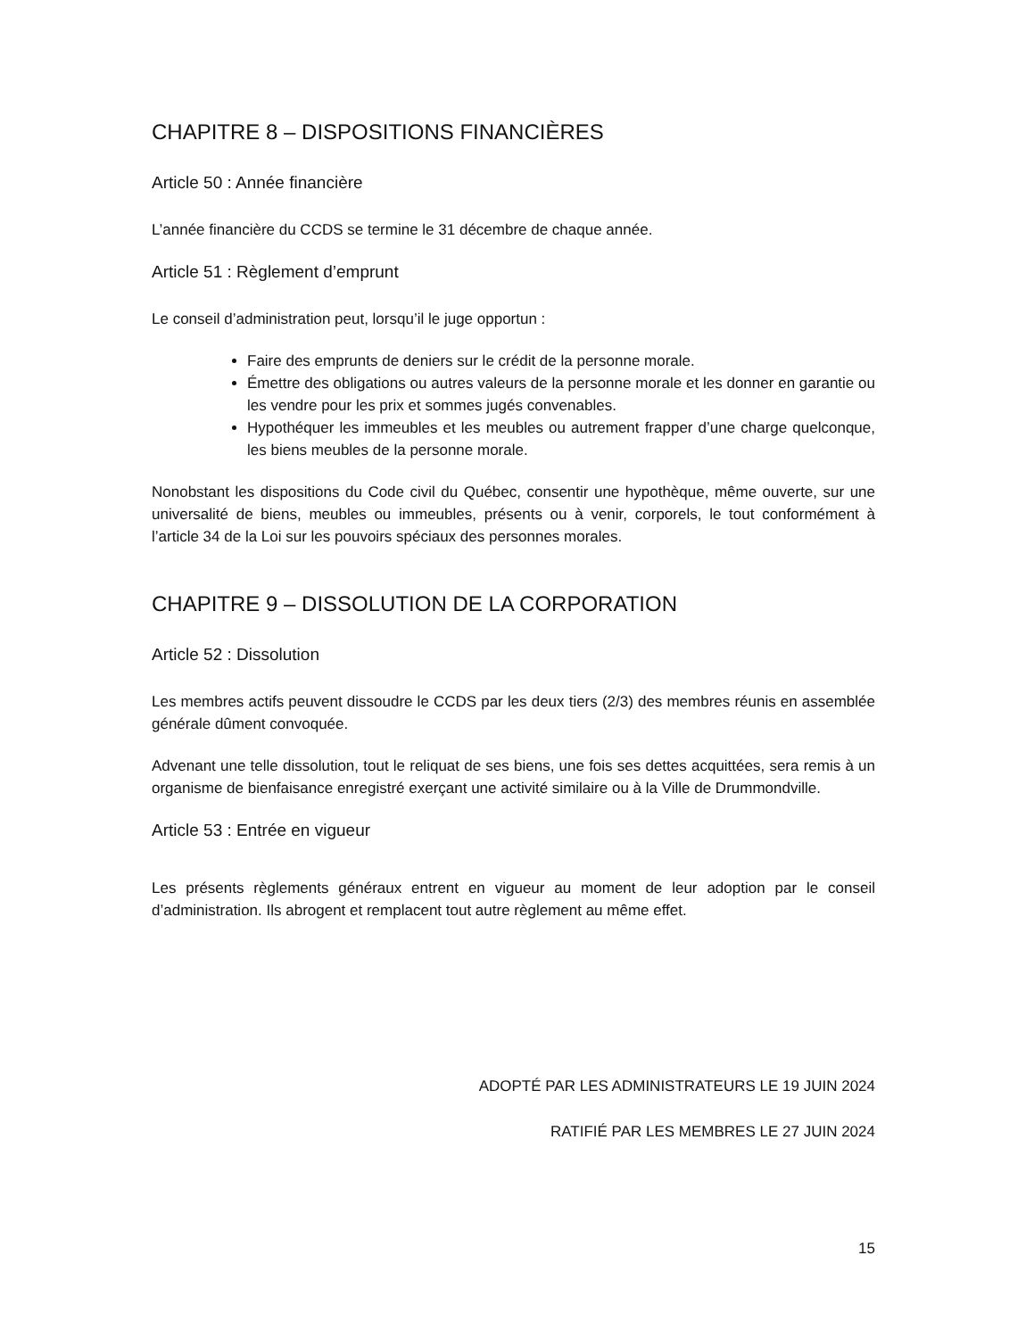CHAPITRE 8 – DISPOSITIONS FINANCIÈRES
Article 50 : Année financière
L’année financière du CCDS se termine le 31 décembre de chaque année.
Article 51 : Règlement d’emprunt
Le conseil d’administration peut, lorsqu’il le juge opportun :
Faire des emprunts de deniers sur le crédit de la personne morale.
Émettre des obligations ou autres valeurs de la personne morale et les donner en garantie ou les vendre pour les prix et sommes jugés convenables.
Hypothéquer les immeubles et les meubles ou autrement frapper d’une charge quelconque, les biens meubles de la personne morale.
Nonobstant les dispositions du Code civil du Québec, consentir une hypothèque, même ouverte, sur une universalité de biens, meubles ou immeubles, présents ou à venir, corporels, le tout conformément à l’article 34 de la Loi sur les pouvoirs spéciaux des personnes morales.
CHAPITRE 9 – DISSOLUTION DE LA CORPORATION
Article 52 : Dissolution
Les membres actifs peuvent dissoudre le CCDS par les deux tiers (2/3) des membres réunis en assemblée générale dûment convoquée.
Advenant une telle dissolution, tout le reliquat de ses biens, une fois ses dettes acquittées, sera remis à un organisme de bienfaisance enregistré exerçant une activité similaire ou à la Ville de Drummondville.
Article 53 : Entrée en vigueur
Les présents règlements généraux entrent en vigueur au moment de leur adoption par le conseil d’administration. Ils abrogent et remplacent tout autre règlement au même effet.
ADOPTÉ PAR LES ADMINISTRATEURS LE 19 JUIN 2024
RATIFIÉ PAR LES MEMBRES LE 27 JUIN 2024
15